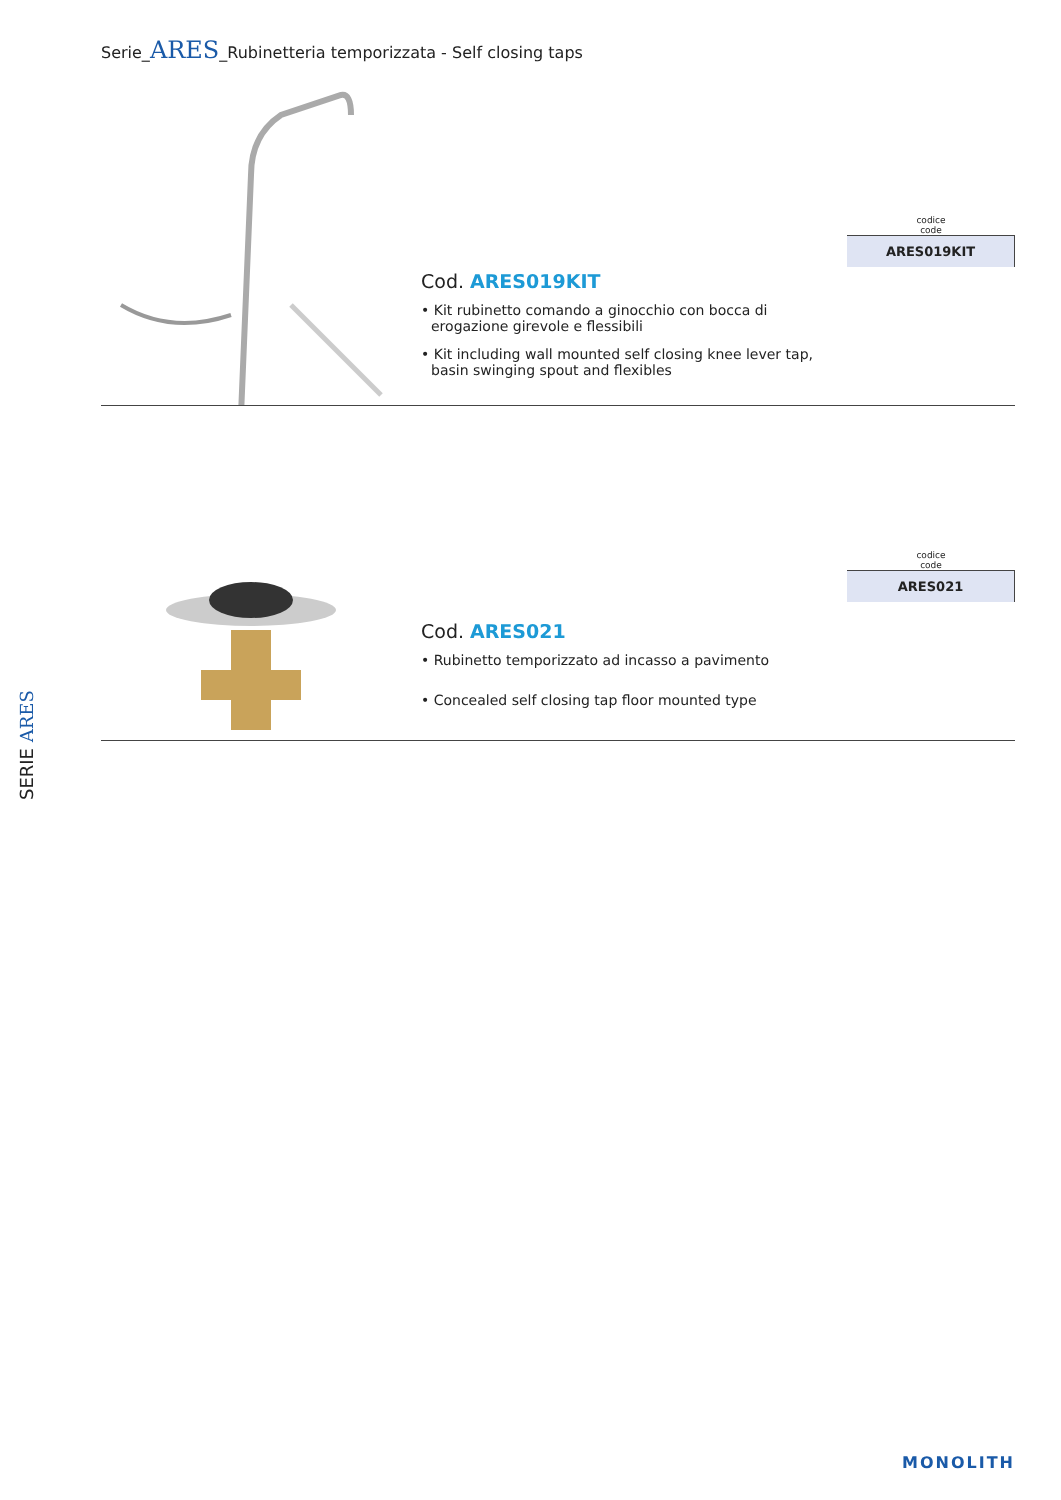Serie_ARES_Rubinetteria temporizzata - Self closing taps
Cod. ARES019KIT
• Kit rubinetto comando a ginocchio con bocca di erogazione girevole e flessibili
• Kit including wall mounted self closing knee lever tap, basin swinging spout and flexibles
codice
code
| ARES019KIT |
Cod. ARES021
• Rubinetto temporizzato ad incasso a pavimento
• Concealed self closing tap floor mounted type
codice
code
| ARES021 |
SERIE ARES
MONOLITH